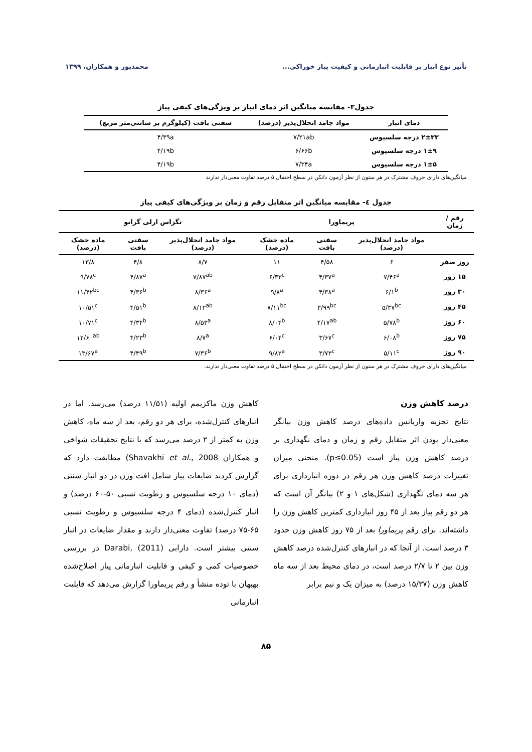تأثیر نوع انبار بر قابلیت انبارمانی و کیفیت پیاز خوراکی... محمدپور و همکاران، ۱۳۹۹
جدول۳- مقایسه میانگین اثر دمای انبار بر ویژگی‌های کیفی پیاز
| دمای انبار | مواد جامد انحلال‌پذیر (درصد) | سفتی بافت (کیلوگرم بر سانتی‌متر مربع) |
| --- | --- | --- |
| ۲±۳۳ درجه سلسیوس | ۷/۲۱ab | ۴/۳۹a |
| ۱±۹ درجه سلسیوس | ۶/۶۶b | ۴/۱۹b |
| ۱±۵ درجه سلسیوس | ۷/۳۴a | ۴/۱۹b |
میانگین‌های دارای حروف مشترک در هر ستون از نظر آزمون دانکن در سطح احتمال ۵ درصد تفاوت معنی‌دار ندارند
جدول ٤- مقایسه میانگین اثر متقابل رقم و زمان بر ویژگی‌های کیفی پیاز
| رقم / زمان | پریماورا | | | تگزاس ارلی گرانو | | |
| --- | --- | --- | --- | --- | --- | --- |
| | مواد جامد انحلال‌پذیر (درصد) | سفتی بافت | ماده خشک (درصد) | مواد جامد انحلال‌پذیر (درصد) | سفتی بافت | ماده خشک (درصد) |
| روز صفر | ۶ | ۴/۵۸ | ۱۱ | ۸/۷ | ۴/۸ | ۱۳/۸ |
| ۱۵ روز | ۷/۴۶<sup>a</sup> | ۴/۳۷<sup>a</sup> | ۶/۳۳<sup>c</sup> | ۷/۸۷<sup>ab</sup> | ۴/۸۷<sup>a</sup> | ۹/۷۸<sup>c</sup> |
| ۳۰ روز | ۶/۱<sup>b</sup> | ۴/۳۸<sup>a</sup> | ۹/۸<sup>a</sup> | ۸/۳۶<sup>a</sup> | ۴/۳۶<sup>b</sup> | ۱۱/۴۲<sup>bc</sup> |
| ۴۵ روز | ۵/۳۷<sup>bc</sup> | ۳/۹۹<sup>bc</sup> | ۷/۱۱<sup>bc</sup> | ۸/۱۲<sup>ab</sup> | ۴/۵۱<sup>b</sup> | ۱۰/۵۱<sup>c</sup> |
| ۶۰ روز | ۵/۷۸<sup>b</sup> | ۴/۱۷<sup>ab</sup> | ۸/۰۴<sup>b</sup> | ۸/۵۳<sup>a</sup> | ۴/۳۴<sup>b</sup> | ۱۰/۷۱<sup>c</sup> |
| ۷۵ روز | ۶/۰۸<sup>b</sup> | ۳/۶۷<sup>c</sup> | ۶/۰۴<sup>c</sup> | ۸/۷<sup>a</sup> | ۴/۲۳<sup>b</sup> | ۱۲/۶۰<sup>ab</sup> |
| ۹۰ روز | ۵/۱۱<sup>c</sup> | ۳/۷۳<sup>c</sup> | ۹/۸۲<sup>a</sup> | ۷/۳۶<sup>b</sup> | ۴/۴۹<sup>b</sup> | ۱۳/۶۷<sup>a</sup> |
میانگین‌های دارای حروف مشترک در هر ستون از نظر آزمون دانکن در سطح احتمال ۵ درصد تفاوت معنی‌دار ندارند.
درصد کاهش وزن
نتایج تجزیه واریانس داده‌های درصد کاهش وزن بیانگر معنی‌دار بودن اثر متقابل رقم و زمان و دمای نگهداری بر درصد کاهش وزن پیاز است (p≤0.05). منحنی میزان تغییرات درصد کاهش وزن هر رقم در دوره انبارداری برای هر سه دمای نگهداری (شکل‌های ۱ و ۲) بیانگر آن است که هر دو رقم پیاز بعد از ۴۵ روز انبارداری کمترین کاهش وزن را داشته‌اند. برای رقم پریماورا بعد از ۷۵ روز کاهش وزن حدود ۳ درصد است. از آنجا که در انبارهای کنترل‌شده درصد کاهش وزن بین ۲ تا ۲/۷ درصد است، در دمای محیط بعد از سه ماه کاهش وزن (۱۵/۳۷ درصد) به میزان یک و نیم برابر
کاهش وزن ماکزیمم اولیه (۱۱/۵۱ درصد) می‌رسد. اما در انبارهای کنترل‌شده، برای هر دو رقم، بعد از سه ماه، کاهش وزن به کمتر از ۲ درصد می‌رسد که با نتایج تحقیقات شواخی و همکاران Shavakhi et al., 2008) مطابقت دارد که گزارش کردند ضایعات پیاز شامل افت وزن در دو انبار سنتی (دمای ۱۰ درجه سلسیوس و رطوبت نسبی ۵۰-۶۰ درصد) و انبار کنترل‌شده (دمای ۴ درجه سلسیوس و رطوبت نسبی ۶۵-۷۵ درصد) تفاوت معنی‌دار دارند و مقدار ضایعات در انبار سنتی بیشتر است. دارابی Darabi, (2011) در بررسی خصوصیات کمی و کیفی و قابلیت انبارمانی پیاز اصلاح‌شده بهبهان با توده منشأ و رقم پریماورا گزارش می‌دهد که قابلیت انبارمانی
۸۵